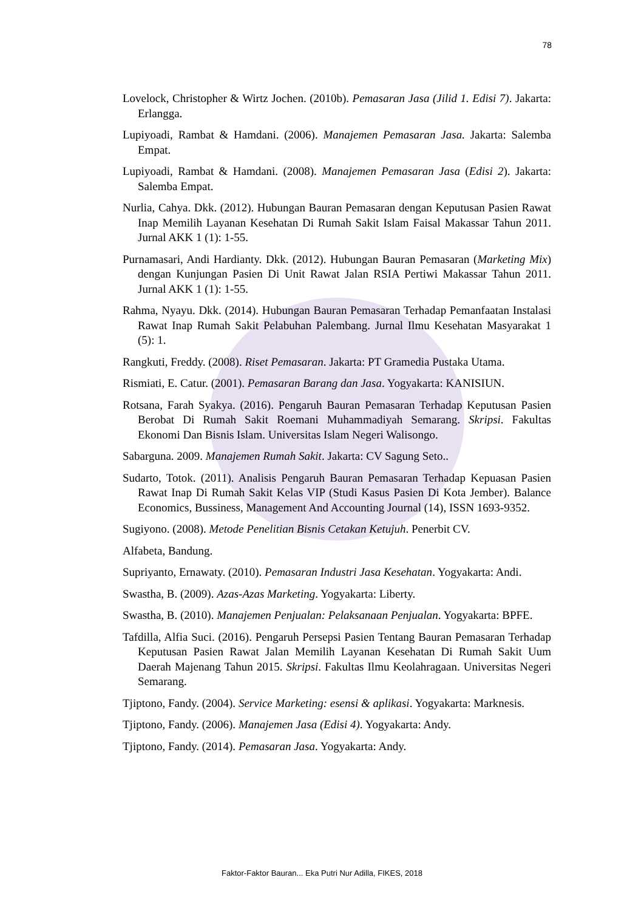78
Lovelock, Christopher & Wirtz Jochen. (2010b). Pemasaran Jasa (Jilid 1. Edisi 7). Jakarta: Erlangga.
Lupiyoadi, Rambat & Hamdani. (2006). Manajemen Pemasaran Jasa. Jakarta: Salemba Empat.
Lupiyoadi, Rambat & Hamdani. (2008). Manajemen Pemasaran Jasa (Edisi 2). Jakarta: Salemba Empat.
Nurlia, Cahya. Dkk. (2012). Hubungan Bauran Pemasaran dengan Keputusan Pasien Rawat Inap Memilih Layanan Kesehatan Di Rumah Sakit Islam Faisal Makassar Tahun 2011. Jurnal AKK 1 (1): 1-55.
Purnamasari, Andi Hardianty. Dkk. (2012). Hubungan Bauran Pemasaran (Marketing Mix) dengan Kunjungan Pasien Di Unit Rawat Jalan RSIA Pertiwi Makassar Tahun 2011. Jurnal AKK 1 (1): 1-55.
Rahma, Nyayu. Dkk. (2014). Hubungan Bauran Pemasaran Terhadap Pemanfaatan Instalasi Rawat Inap Rumah Sakit Pelabuhan Palembang. Jurnal Ilmu Kesehatan Masyarakat 1 (5): 1.
Rangkuti, Freddy. (2008). Riset Pemasaran. Jakarta: PT Gramedia Pustaka Utama.
Rismiati, E. Catur. (2001). Pemasaran Barang dan Jasa. Yogyakarta: KANISIUN.
Rotsana, Farah Syakya. (2016). Pengaruh Bauran Pemasaran Terhadap Keputusan Pasien Berobat Di Rumah Sakit Roemani Muhammadiyah Semarang. Skripsi. Fakultas Ekonomi Dan Bisnis Islam. Universitas Islam Negeri Walisongo.
Sabarguna. 2009. Manajemen Rumah Sakit. Jakarta: CV Sagung Seto..
Sudarto, Totok. (2011). Analisis Pengaruh Bauran Pemasaran Terhadap Kepuasan Pasien Rawat Inap Di Rumah Sakit Kelas VIP (Studi Kasus Pasien Di Kota Jember). Balance Economics, Bussiness, Management And Accounting Journal (14), ISSN 1693-9352.
Sugiyono. (2008). Metode Penelitian Bisnis Cetakan Ketujuh. Penerbit CV.
Alfabeta, Bandung.
Supriyanto, Ernawaty. (2010). Pemasaran Industri Jasa Kesehatan. Yogyakarta: Andi.
Swastha, B. (2009). Azas-Azas Marketing. Yogyakarta: Liberty.
Swastha, B. (2010). Manajemen Penjualan: Pelaksanaan Penjualan. Yogyakarta: BPFE.
Tafdilla, Alfia Suci. (2016). Pengaruh Persepsi Pasien Tentang Bauran Pemasaran Terhadap Keputusan Pasien Rawat Jalan Memilih Layanan Kesehatan Di Rumah Sakit Uum Daerah Majenang Tahun 2015. Skripsi. Fakultas Ilmu Keolahragaan. Universitas Negeri Semarang.
Tjiptono, Fandy. (2004). Service Marketing: esensi & aplikasi. Yogyakarta: Marknesis.
Tjiptono, Fandy. (2006). Manajemen Jasa (Edisi 4). Yogyakarta: Andy.
Tjiptono, Fandy. (2014). Pemasaran Jasa. Yogyakarta: Andy.
Faktor-Faktor Bauran... Eka Putri Nur Adilla, FIKES, 2018